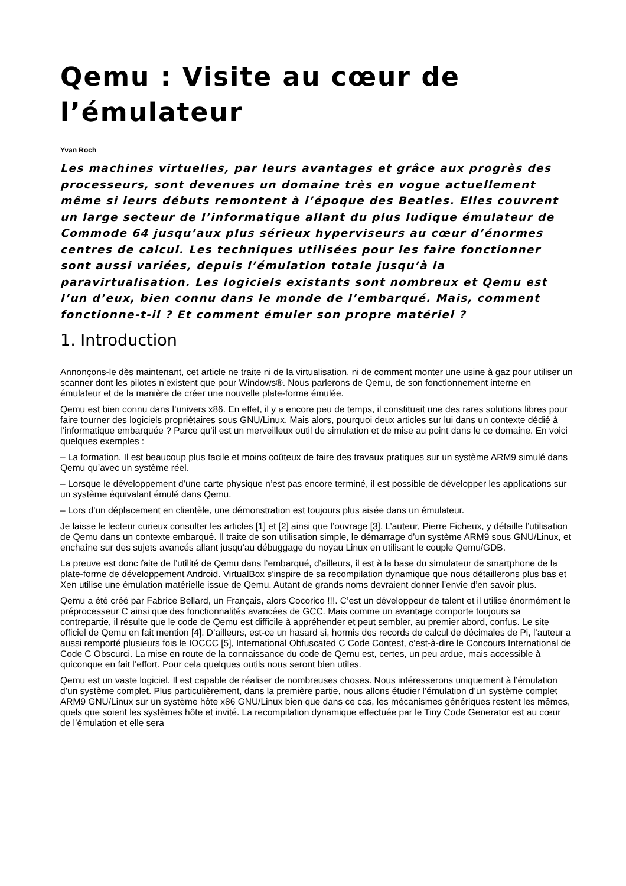Qemu : Visite au cœur de l’émulateur
Yvan Roch
Les machines virtuelles, par leurs avantages et grâce aux progrès des processeurs, sont devenues un domaine très en vogue actuellement même si leurs débuts remontent à l’époque des Beatles. Elles couvrent un large secteur de l’informatique allant du plus ludique émulateur de Commode 64 jusqu’aux plus sérieux hyperviseurs au cœur d’énormes centres de calcul. Les techniques utilisées pour les faire fonctionner sont aussi variées, depuis l’émulation totale jusqu’à la paravirtualisation. Les logiciels existants sont nombreux et Qemu est l’un d’eux, bien connu dans le monde de l’embarqué. Mais, comment fonctionne-t-il ? Et comment émuler son propre matériel ?
1. Introduction
Annonçons-le dès maintenant, cet article ne traite ni de la virtualisation, ni de comment monter une usine à gaz pour utiliser un scanner dont les pilotes n’existent que pour Windows®. Nous parlerons de Qemu, de son fonctionnement interne en émulateur et de la manière de créer une nouvelle plate-forme émulée.
Qemu est bien connu dans l’univers x86. En effet, il y a encore peu de temps, il constituait une des rares solutions libres pour faire tourner des logiciels propriétaires sous GNU/Linux. Mais alors, pourquoi deux articles sur lui dans un contexte dédié à l’informatique embarquée ? Parce qu’il est un merveilleux outil de simulation et de mise au point dans le ce domaine. En voici quelques exemples :
– La formation. Il est beaucoup plus facile et moins coûteux de faire des travaux pratiques sur un système ARM9 simulé dans Qemu qu’avec un système réel.
– Lorsque le développement d’une carte physique n’est pas encore terminé, il est possible de développer les applications sur un système équivalant émulé dans Qemu.
– Lors d’un déplacement en clientèle, une démonstration est toujours plus aisée dans un émulateur.
Je laisse le lecteur curieux consulter les articles [1] et [2] ainsi que l’ouvrage [3]. L’auteur, Pierre Ficheux, y détaille l’utilisation de Qemu dans un contexte embarqué. Il traite de son utilisation simple, le démarrage d’un système ARM9 sous GNU/Linux, et enchaîne sur des sujets avancés allant jusqu’au débuggage du noyau Linux en utilisant le couple Qemu/GDB.
La preuve est donc faite de l’utilité de Qemu dans l’embarqué, d’ailleurs, il est à la base du simulateur de smartphone de la plate-forme de développement Android. VirtualBox s’inspire de sa recompilation dynamique que nous détaillerons plus bas et Xen utilise une émulation matérielle issue de Qemu. Autant de grands noms devraient donner l’envie d’en savoir plus.
Qemu a été créé par Fabrice Bellard, un Français, alors Cocorico !!!. C’est un développeur de talent et il utilise énormément le préprocesseur C ainsi que des fonctionnalités avancées de GCC. Mais comme un avantage comporte toujours sa contrepartie, il résulte que le code de Qemu est difficile à appréhender et peut sembler, au premier abord, confus. Le site officiel de Qemu en fait mention [4]. D’ailleurs, est-ce un hasard si, hormis des records de calcul de décimales de Pi, l’auteur a aussi remporté plusieurs fois le IOCCC [5], International Obfuscated C Code Contest, c’est-à-dire le Concours International de Code C Obscurci. La mise en route de la connaissance du code de Qemu est, certes, un peu ardue, mais accessible à quiconque en fait l’effort. Pour cela quelques outils nous seront bien utiles.
Qemu est un vaste logiciel. Il est capable de réaliser de nombreuses choses. Nous intéresserons uniquement à l’émulation d’un système complet. Plus particulièrement, dans la première partie, nous allons étudier l’émulation d’un système complet ARM9 GNU/Linux sur un système hôte x86 GNU/Linux bien que dans ce cas, les mécanismes génériques restent les mêmes, quels que soient les systèmes hôte et invité. La recompilation dynamique effectuée par le Tiny Code Generator est au cœur de l’émulation et elle sera